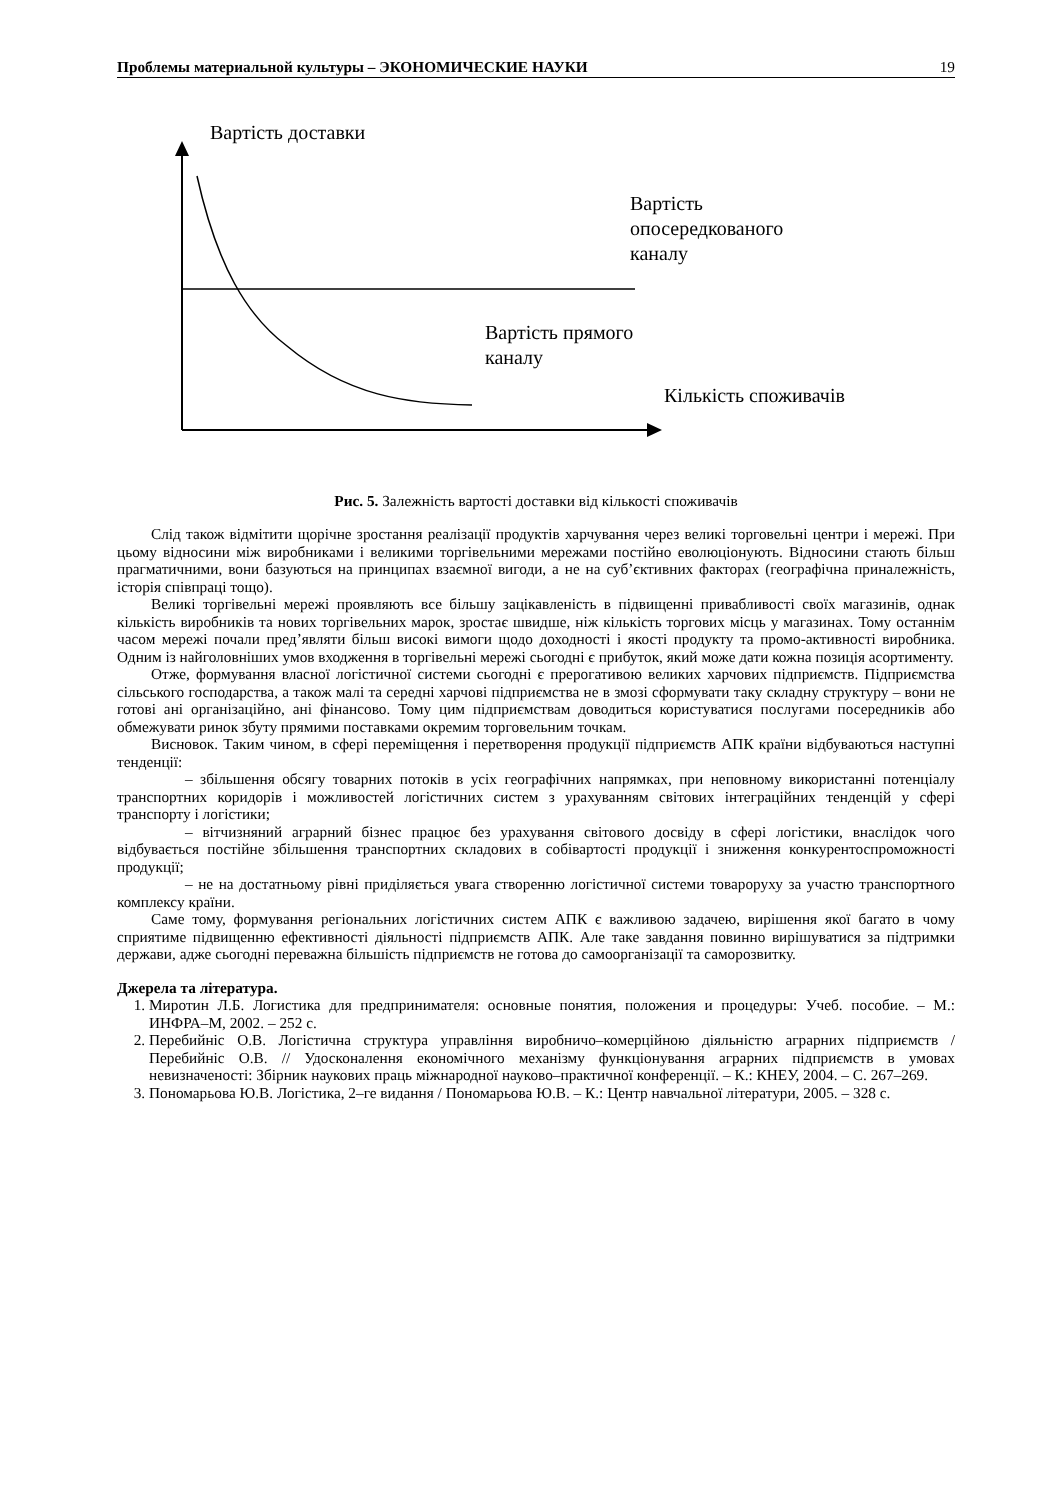Проблемы материальной культуры – ЭКОНОМИЧЕСКИЕ НАУКИ 19
Вартість доставки
Вартість
опосередкованого
каналу
Вартість прямого
каналу
Кількість споживачів
Рис. 5. Залежність вартості доставки від кількості споживачів
Слід також відмітити щорічне зростання реалізації продуктів харчування через великі торговельні центри і мережі. При цьому відносини між виробниками і великими торгівельними мережами постійно еволюціонують. Відносини стають більш прагматичними, вони базуються на принципах взаємної вигоди, а не на суб’єктивних факторах (географічна приналежність, історія співпраці тощо).
Великі торгівельні мережі проявляють все більшу зацікавленість в підвищенні привабливості своїх магазинів, однак кількість виробників та нових торгівельних марок, зростає швидше, ніж кількість торгових місць у магазинах. Тому останнім часом мережі почали пред’являти більш високі вимоги щодо доходності і якості продукту та промо-активності виробника. Одним із найголовніших умов входження в торгівельні мережі сьогодні є прибуток, який може дати кожна позиція асортименту.
Отже, формування власної логістичної системи сьогодні є прерогативою великих харчових підприємств. Підприємства сільського господарства, а також малі та середні харчові підприємства не в змозі сформувати таку складну структуру – вони не готові ані організаційно, ані фінансово. Тому цим підприємствам доводиться користуватися послугами посередників або обмежувати ринок збуту прямими поставками окремим торговельним точкам.
Висновок. Таким чином, в сфері переміщення і перетворення продукції підприємств АПК країни відбуваються наступні тенденції:
– збільшення обсягу товарних потоків в усіх географічних напрямках, при неповному використанні потенціалу транспортних коридорів і можливостей логістичних систем з урахуванням світових інтеграційних тенденцій у сфері транспорту і логістики;
– вітчизняний аграрний бізнес працює без урахування світового досвіду в сфері логістики, внаслідок чого відбувається постійне збільшення транспортних складових в собівартості продукції і зниження конкурентоспроможності продукції;
– не на достатньому рівні приділяється увага створенню логістичної системи товароруху за участю транспортного комплексу країни.
Саме тому, формування регіональних логістичних систем АПК є важливою задачею, вирішення якої багато в чому сприятиме підвищенню ефективності діяльності підприємств АПК. Але таке завдання повинно вирішуватися за підтримки держави, адже сьогодні переважна більшість підприємств не готова до самоорганізації та саморозвитку.
Джерела та література.
1. Миротин Л.Б. Логистика для предпринимателя: основные понятия, положения и процедуры: Учеб. пособие. – М.: ИНФРА–М, 2002. – 252 с.
2. Перебийніс О.В. Логістична структура управління виробничо–комерційною діяльністю аграрних підприємств / Перебийніс О.В. // Удосконалення економічного механізму функціонування аграрних підприємств в умовах невизначеності: Збірник наукових праць міжнародної науково–практичної конференції. – К.: КНЕУ, 2004. – С. 267–269.
3. Пономарьова Ю.В. Логістика, 2–ге видання / Пономарьова Ю.В. – К.: Центр навчальної літератури, 2005. – 328 с.